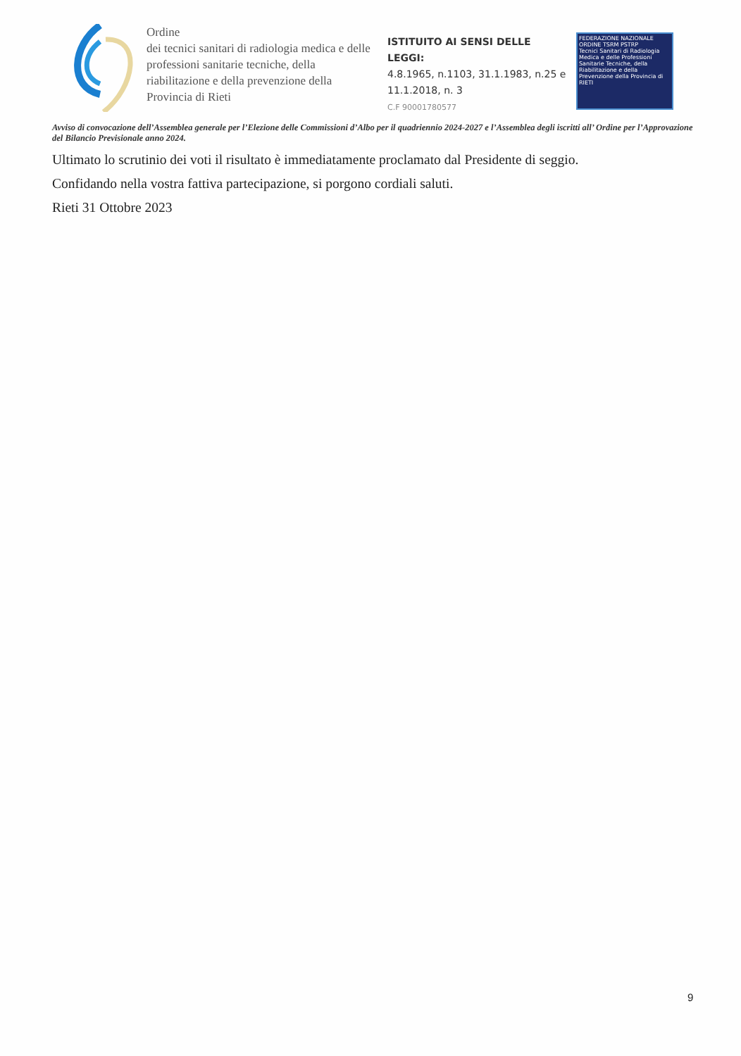Ordine
dei tecnici sanitari di radiologia medica e delle professioni sanitarie tecniche, della riabilitazione e della prevenzione della Provincia di Rieti
ISTITUITO AI SENSI DELLE LEGGI:
4.8.1965, n.1103, 31.1.1983, n.25 e 11.1.2018, n. 3
C.F 90001780577
FEDERAZIONE NAZIONALE
ORDINE TSRM PSTRP
Tecnici Sanitari di Radiologia Medica e delle Professioni Sanitarie Tecniche, della Riabilitazione e della Prevenzione della Provincia di RIETI
Avviso di convocazione dell’Assemblea generale per l’Elezione delle Commissioni d’Albo per il quadriennio 2024-2027 e l’Assemblea degli iscritti all’ Ordine per l’Approvazione del Bilancio Previsionale anno 2024.
Ultimato lo scrutinio dei voti il risultato è immediatamente proclamato dal Presidente di seggio.
Confidando nella vostra fattiva partecipazione, si porgono cordiali saluti.
Rieti 31 Ottobre 2023
9